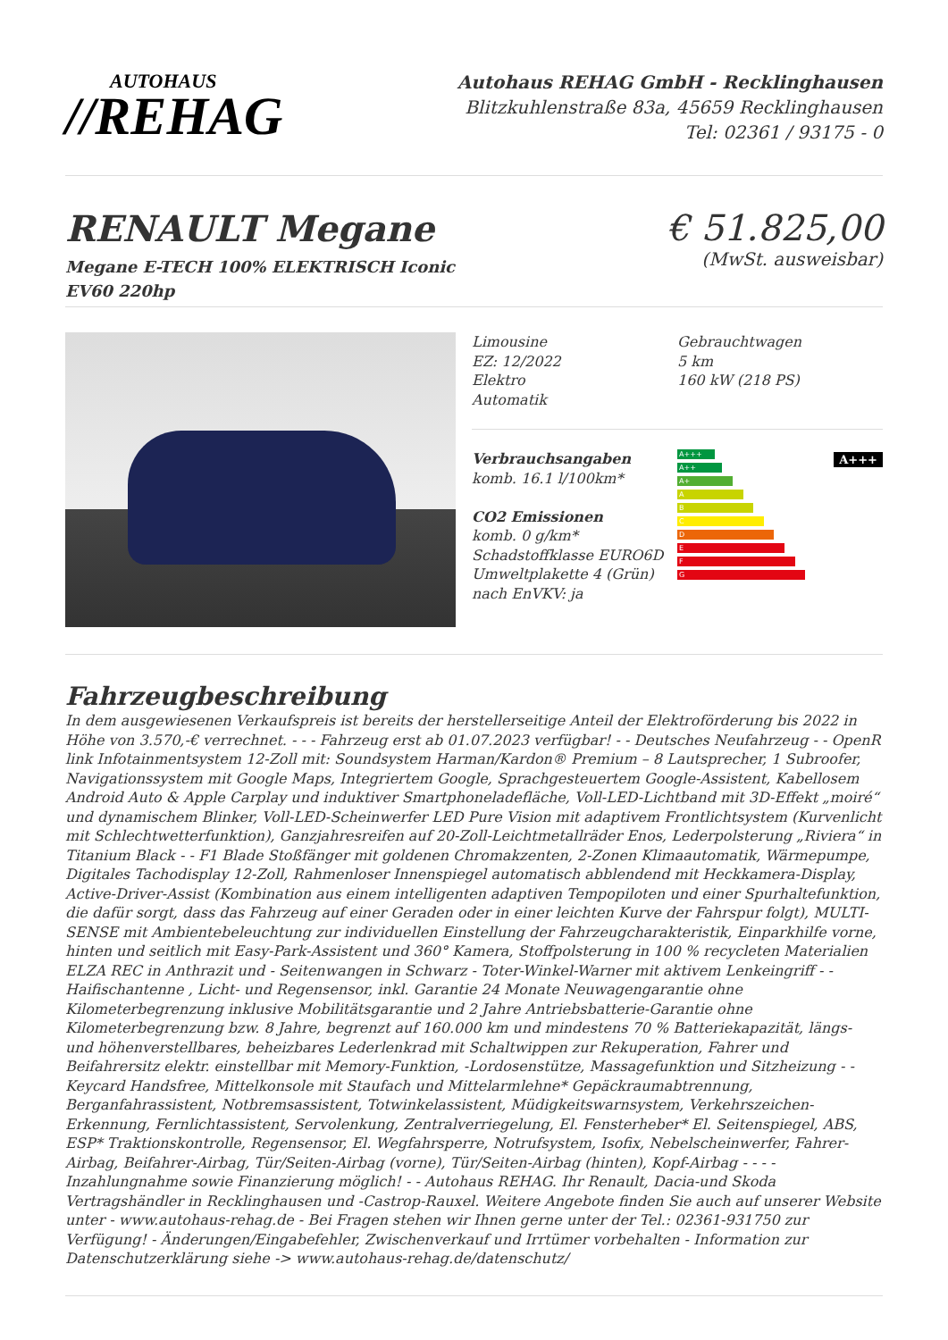AUTOHAUS
//REHAG
Autohaus REHAG GmbH - Recklinghausen
Blitzkuhlenstraße 83a, 45659 Recklinghausen
Tel: 02361 / 93175 - 0
RENAULT Megane
Megane E-TECH 100% ELEKTRISCH Iconic
EV60 220hp
€ 51.825,00
(MwSt. ausweisbar)
Limousine
EZ: 12/2022
Elektro
Automatik
Gebrauchtwagen
5 km
160 kW (218 PS)
Verbrauchsangaben
komb. 16.1 l/100km*
CO2 Emissionen
komb. 0 g/km*
Schadstoffklasse EURO6D
Umweltplakette 4 (Grün)
nach EnVKV: ja
A+++
A++
A+
A
B
C
D
E
F
G
A+++
Fahrzeugbeschreibung
In dem ausgewiesenen Verkaufspreis ist bereits der herstellerseitige Anteil der Elektroförderung bis 2022 in Höhe von 3.570,-€ verrechnet. - - - Fahrzeug erst ab 01.07.2023 verfügbar! - - Deutsches Neufahrzeug - - OpenR link Infotainmentsystem 12-Zoll mit: Soundsystem Harman/Kardon® Premium – 8 Lautsprecher, 1 Subroofer, Navigationssystem mit Google Maps, Integriertem Google, Sprachgesteuertem Google-Assistent, Kabellosem Android Auto & Apple Carplay und induktiver Smartphoneladefläche, Voll-LED-Lichtband mit 3D-Effekt „moiré“ und dynamischem Blinker, Voll-LED-Scheinwerfer LED Pure Vision mit adaptivem Frontlichtsystem (Kurvenlicht mit Schlechtwetterfunktion), Ganzjahresreifen auf 20-Zoll-Leichtmetallräder Enos, Lederpolsterung „Riviera“ in Titanium Black - - F1 Blade Stoßfänger mit goldenen Chromakzenten, 2-Zonen Klimaautomatik, Wärmepumpe, Digitales Tachodisplay 12-Zoll, Rahmenloser Innenspiegel automatisch abblendend mit Heckkamera-Display, Active-Driver-Assist (Kombination aus einem intelligenten adaptiven Tempopiloten und einer Spurhaltefunktion, die dafür sorgt, dass das Fahrzeug auf einer Geraden oder in einer leichten Kurve der Fahrspur folgt), MULTI-SENSE mit Ambientebeleuchtung zur individuellen Einstellung der Fahrzeugcharakteristik, Einparkhilfe vorne, hinten und seitlich mit Easy-Park-Assistent und 360° Kamera, Stoffpolsterung in 100 % recycleten Materialien ELZA REC in Anthrazit und - Seitenwangen in Schwarz - Toter-Winkel-Warner mit aktivem Lenkeingriff - - Haifischantenne , Licht- und Regensensor, inkl. Garantie 24 Monate Neuwagengarantie ohne Kilometerbegrenzung inklusive Mobilitätsgarantie und 2 Jahre Antriebsbatterie-Garantie ohne Kilometerbegrenzung bzw. 8 Jahre, begrenzt auf 160.000 km und mindestens 70 % Batteriekapazität, längs- und höhenverstellbares, beheizbares Lederlenkrad mit Schaltwippen zur Rekuperation, Fahrer und Beifahrersitz elektr. einstellbar mit Memory-Funktion, -Lordosenstütze, Massagefunktion und Sitzheizung - - Keycard Handsfree, Mittelkonsole mit Staufach und Mittelarmlehne* Gepäckraumabtrennung, Berganfahrassistent, Notbremsassistent, Totwinkelassistent, Müdigkeitswarnsystem, Verkehrszeichen-Erkennung, Fernlichtassistent, Servolenkung, Zentralverriegelung, El. Fensterheber* El. Seitenspiegel, ABS, ESP* Traktionskontrolle, Regensensor, El. Wegfahrsperre, Notrufsystem, Isofix, Nebelscheinwerfer, Fahrer-Airbag, Beifahrer-Airbag, Tür/Seiten-Airbag (vorne), Tür/Seiten-Airbag (hinten), Kopf-Airbag - - - - Inzahlungnahme sowie Finanzierung möglich! - - Autohaus REHAG. Ihr Renault, Dacia-und Skoda Vertragshändler in Recklinghausen und -Castrop-Rauxel. Weitere Angebote finden Sie auch auf unserer Website unter - www.autohaus-rehag.de - Bei Fragen stehen wir Ihnen gerne unter der Tel.: 02361-931750 zur Verfügung! - Änderungen/Eingabefehler, Zwischenverkauf und Irrtümer vorbehalten - Information zur Datenschutzerklärung siehe -> www.autohaus-rehag.de/datenschutz/